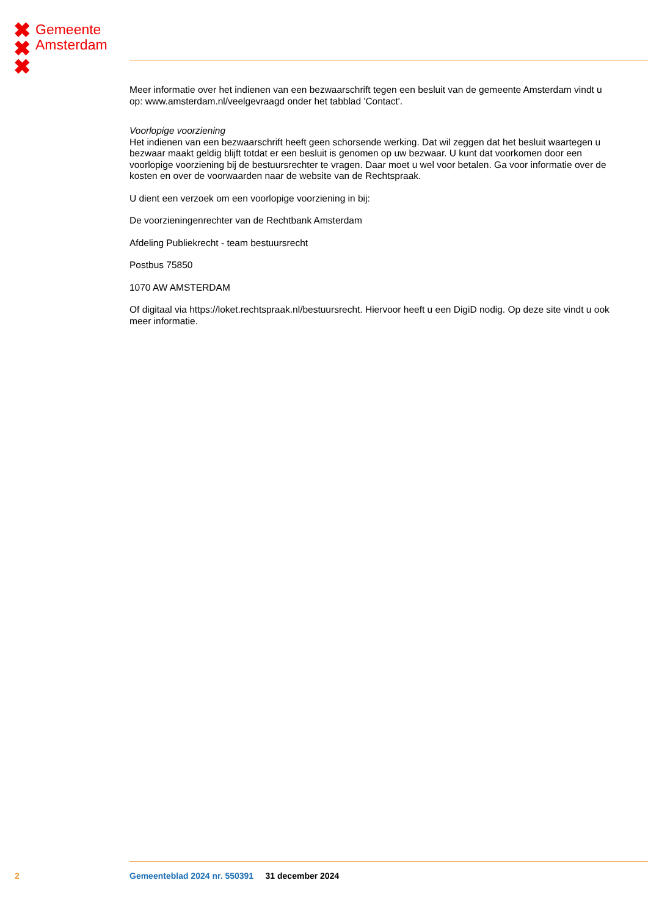✖
✖
✖
Gemeente
Amsterdam
Meer informatie over het indienen van een bezwaarschrift tegen een besluit van de gemeente Amsterdam vindt u op: www.amsterdam.nl/veelgevraagd onder het tabblad 'Contact'.
Voorlopige voorziening
Het indienen van een bezwaarschrift heeft geen schorsende werking. Dat wil zeggen dat het besluit waartegen u bezwaar maakt geldig blijft totdat er een besluit is genomen op uw bezwaar. U kunt dat voorkomen door een voorlopige voorziening bij de bestuursrechter te vragen. Daar moet u wel voor betalen. Ga voor informatie over de kosten en over de voorwaarden naar de website van de Rechtspraak.
U dient een verzoek om een voorlopige voorziening in bij:
De voorzieningenrechter van de Rechtbank Amsterdam
Afdeling Publiekrecht - team bestuursrecht
Postbus 75850
1070 AW AMSTERDAM
Of digitaal via https://loket.rechtspraak.nl/bestuursrecht. Hiervoor heeft u een DigiD nodig. Op deze site vindt u ook meer informatie.
2 Gemeenteblad 2024 nr. 550391 31 december 2024